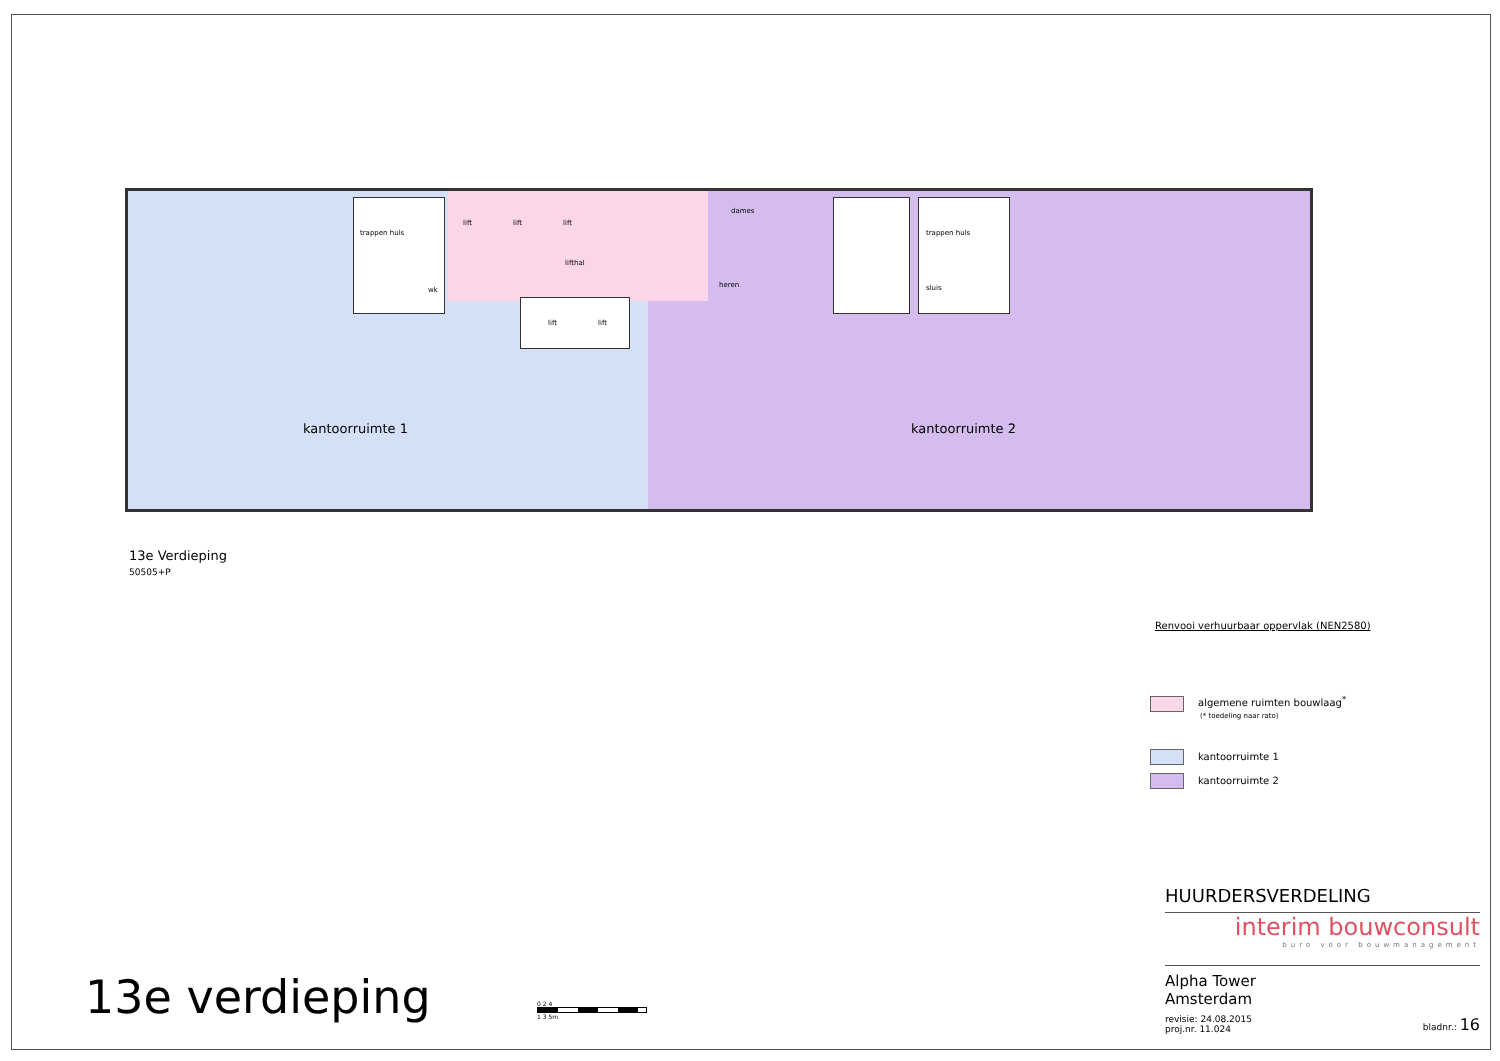trappen huls
lift lift lift
lifthal
wk
lift lift
dames
heren
trappen huls
sluis
kantoorruimte 1 kantoorruimte 2
13e Verdieping
50505+P
Renvooi verhuurbaar oppervlak (NEN2580)
algemene ruimten bouwlaag<sup>*</sup>
(* toedeling naar rato)
kantoorruimte 1
kantoorruimte 2
13e verdieping
0 2 4
1 3 5m
HUURDERSVERDELING
interim bouwconsult
buro voor bouwmanagement
Alpha Tower
Amsterdam
revisie: 24.08.2015
proj.nr. 11.024 bladnr.: 16